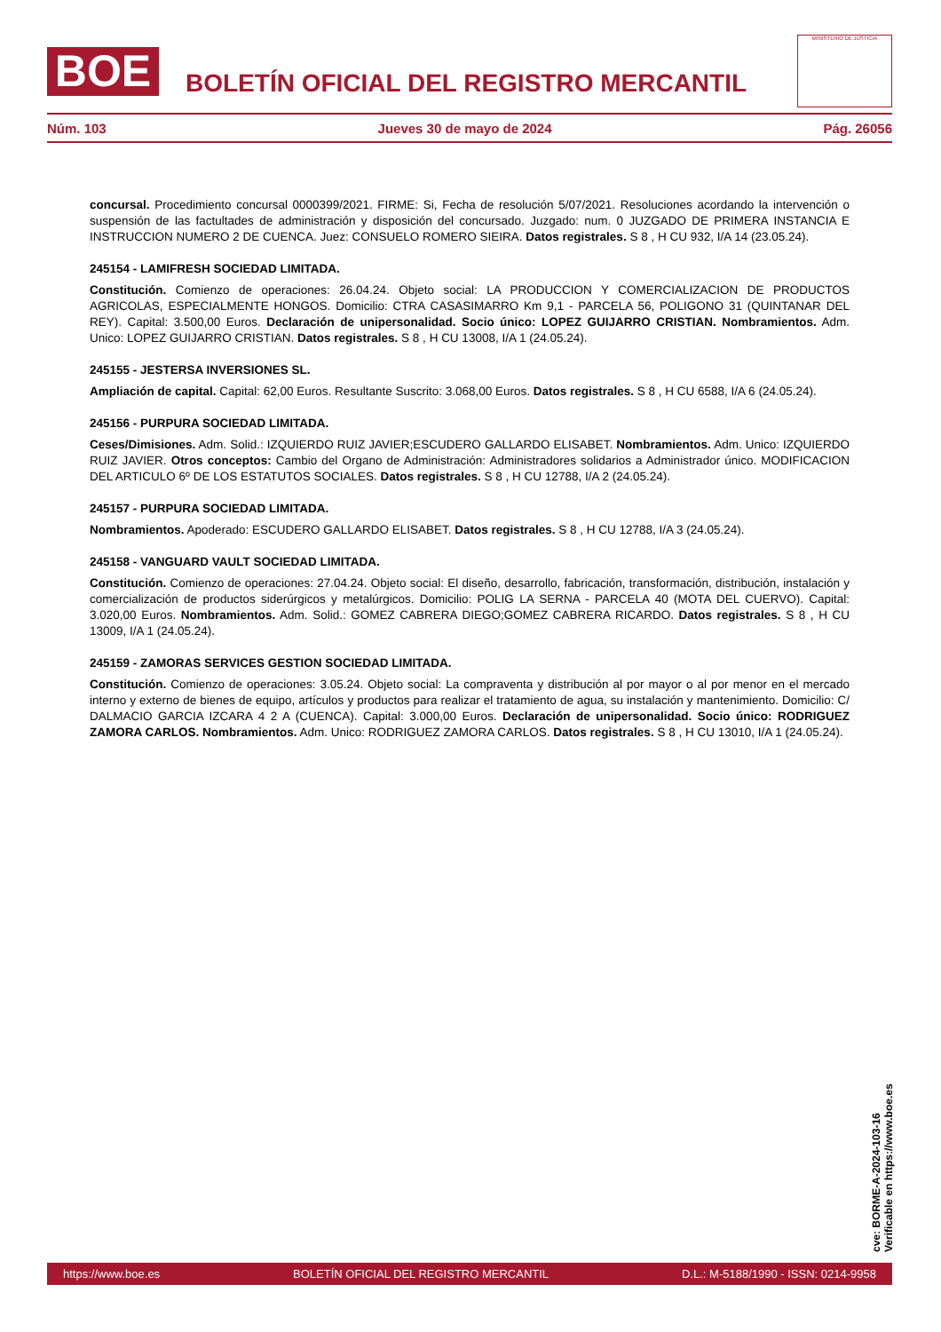BOE
BOLETÍN OFICIAL DEL REGISTRO MERCANTIL
MINISTERIO DE JUSTICIA
Núm. 103 Jueves 30 de mayo de 2024 Pág. 26056
concursal. Procedimiento concursal 0000399/2021. FIRME: Si, Fecha de resolución 5/07/2021. Resoluciones acordando la intervención o suspensión de las factultades de administración y disposición del concursado. Juzgado: num. 0 JUZGADO DE PRIMERA INSTANCIA E INSTRUCCION NUMERO 2 DE CUENCA. Juez: CONSUELO ROMERO SIEIRA. Datos registrales. S 8 , H CU 932, I/A 14 (23.05.24).
245154 - LAMIFRESH SOCIEDAD LIMITADA.
Constitución. Comienzo de operaciones: 26.04.24. Objeto social: LA PRODUCCION Y COMERCIALIZACION DE PRODUCTOS AGRICOLAS, ESPECIALMENTE HONGOS. Domicilio: CTRA CASASIMARRO Km 9,1 - PARCELA 56, POLIGONO 31 (QUINTANAR DEL REY). Capital: 3.500,00 Euros. Declaración de unipersonalidad. Socio único: LOPEZ GUIJARRO CRISTIAN. Nombramientos. Adm. Unico: LOPEZ GUIJARRO CRISTIAN. Datos registrales. S 8 , H CU 13008, I/A 1 (24.05.24).
245155 - JESTERSA INVERSIONES SL.
Ampliación de capital. Capital: 62,00 Euros. Resultante Suscrito: 3.068,00 Euros. Datos registrales. S 8 , H CU 6588, I/A 6 (24.05.24).
245156 - PURPURA SOCIEDAD LIMITADA.
Ceses/Dimisiones. Adm. Solid.: IZQUIERDO RUIZ JAVIER;ESCUDERO GALLARDO ELISABET. Nombramientos. Adm. Unico: IZQUIERDO RUIZ JAVIER. Otros conceptos: Cambio del Organo de Administración: Administradores solidarios a Administrador único. MODIFICACION DEL ARTICULO 6º DE LOS ESTATUTOS SOCIALES. Datos registrales. S 8 , H CU 12788, I/A 2 (24.05.24).
245157 - PURPURA SOCIEDAD LIMITADA.
Nombramientos. Apoderado: ESCUDERO GALLARDO ELISABET. Datos registrales. S 8 , H CU 12788, I/A 3 (24.05.24).
245158 - VANGUARD VAULT SOCIEDAD LIMITADA.
Constitución. Comienzo de operaciones: 27.04.24. Objeto social: El diseño, desarrollo, fabricación, transformación, distribución, instalación y comercialización de productos siderúrgicos y metalúrgicos. Domicilio: POLIG LA SERNA - PARCELA 40 (MOTA DEL CUERVO). Capital: 3.020,00 Euros. Nombramientos. Adm. Solid.: GOMEZ CABRERA DIEGO;GOMEZ CABRERA RICARDO. Datos registrales. S 8 , H CU 13009, I/A 1 (24.05.24).
245159 - ZAMORAS SERVICES GESTION SOCIEDAD LIMITADA.
Constitución. Comienzo de operaciones: 3.05.24. Objeto social: La compraventa y distribución al por mayor o al por menor en el mercado interno y externo de bienes de equipo, artículos y productos para realizar el tratamiento de agua, su instalación y mantenimiento. Domicilio: C/ DALMACIO GARCIA IZCARA 4 2 A (CUENCA). Capital: 3.000,00 Euros. Declaración de unipersonalidad. Socio único: RODRIGUEZ ZAMORA CARLOS. Nombramientos. Adm. Unico: RODRIGUEZ ZAMORA CARLOS. Datos registrales. S 8 , H CU 13010, I/A 1 (24.05.24).
cve: BORME-A-2024-103-16
Verificable en https://www.boe.es
https://www.boe.es BOLETÍN OFICIAL DEL REGISTRO MERCANTIL D.L.: M-5188/1990 - ISSN: 0214-9958